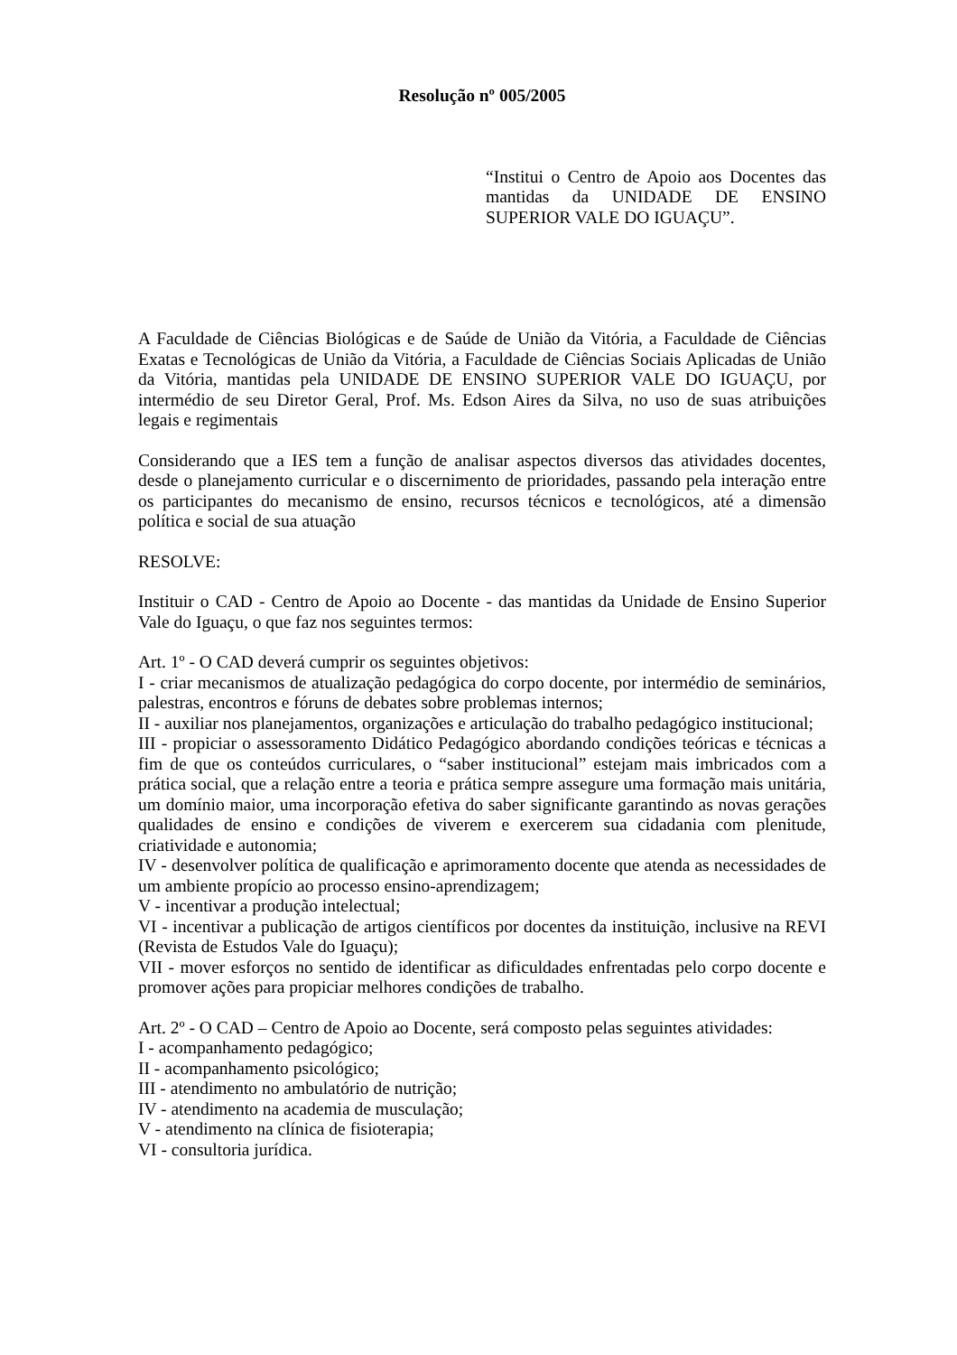Resolução nº 005/2005
“Institui o Centro de Apoio aos Docentes das mantidas da UNIDADE DE ENSINO SUPERIOR VALE DO IGUAÇU”.
A Faculdade de Ciências Biológicas e de Saúde de União da Vitória, a Faculdade de Ciências Exatas e Tecnológicas de União da Vitória, a Faculdade de Ciências Sociais Aplicadas de União da Vitória, mantidas pela UNIDADE DE ENSINO SUPERIOR VALE DO IGUAÇU, por intermédio de seu Diretor Geral, Prof. Ms. Edson Aires da Silva, no uso de suas atribuições legais e regimentais
Considerando que a IES tem a função de analisar aspectos diversos das atividades docentes, desde o planejamento curricular e o discernimento de prioridades, passando pela interação entre os participantes do mecanismo de ensino, recursos técnicos e tecnológicos, até a dimensão política e social de sua atuação
RESOLVE:
Instituir o CAD - Centro de Apoio ao Docente - das mantidas da Unidade de Ensino Superior Vale do Iguaçu, o que faz nos seguintes termos:
Art. 1º - O CAD deverá cumprir os seguintes objetivos:
I - criar mecanismos de atualização pedagógica do corpo docente, por intermédio de seminários, palestras, encontros e fóruns de debates sobre problemas internos;
II - auxiliar nos planejamentos, organizações e articulação do trabalho pedagógico institucional;
III - propiciar o assessoramento Didático Pedagógico abordando condições teóricas e técnicas a fim de que os conteúdos curriculares, o “saber institucional” estejam mais imbricados com a prática social, que a relação entre a teoria e prática sempre assegure uma formação mais unitária, um domínio maior, uma incorporação efetiva do saber significante garantindo as novas gerações qualidades de ensino e condições de viverem e exercerem sua cidadania com plenitude, criatividade e autonomia;
IV - desenvolver política de qualificação e aprimoramento docente que atenda as necessidades de um ambiente propício ao processo ensino-aprendizagem;
V - incentivar a produção intelectual;
VI - incentivar a publicação de artigos científicos por docentes da instituição, inclusive na REVI (Revista de Estudos Vale do Iguaçu);
VII - mover esforços no sentido de identificar as dificuldades enfrentadas pelo corpo docente e promover ações para propiciar melhores condições de trabalho.
Art. 2º - O CAD – Centro de Apoio ao Docente, será composto pelas seguintes atividades:
I - acompanhamento pedagógico;
II - acompanhamento psicológico;
III - atendimento no ambulatório de nutrição;
IV - atendimento na academia de musculação;
V - atendimento na clínica de fisioterapia;
VI - consultoria jurídica.